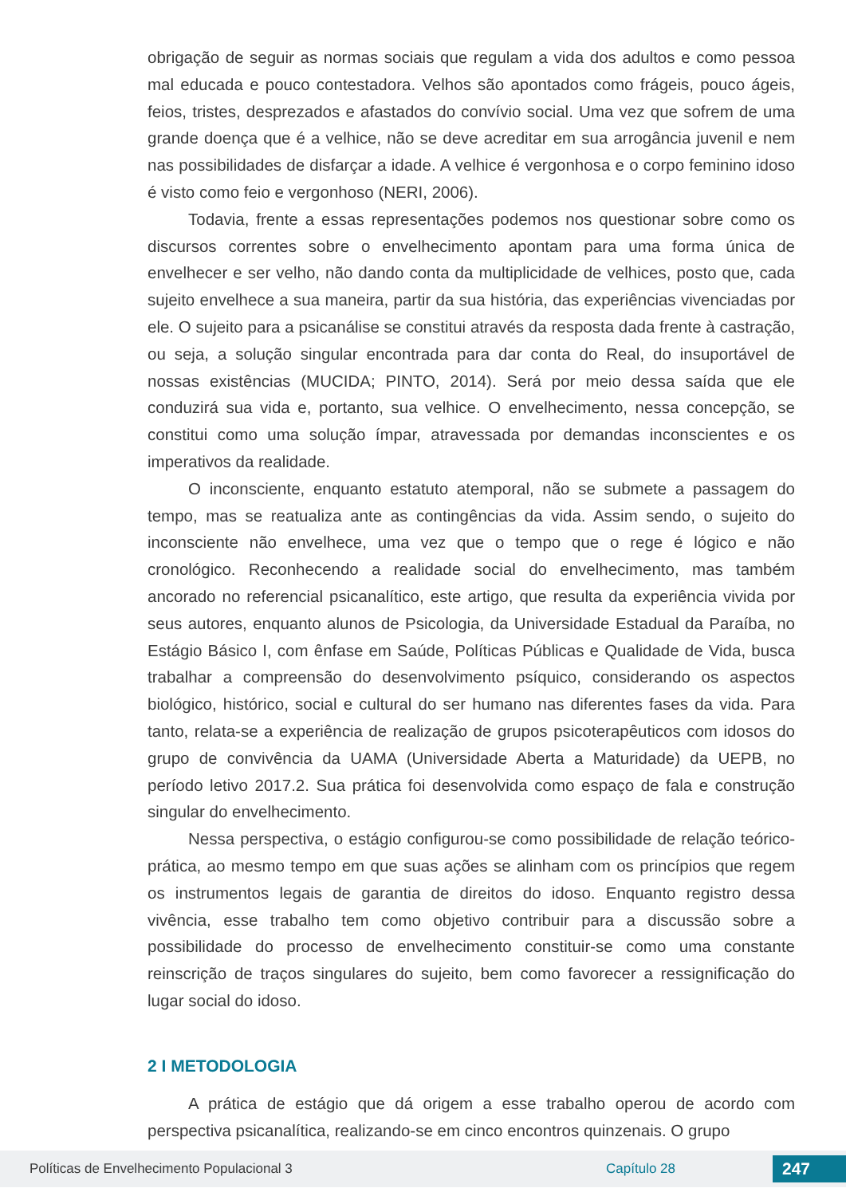obrigação de seguir as normas sociais que regulam a vida dos adultos e como pessoa mal educada e pouco contestadora. Velhos são apontados como frágeis, pouco ágeis, feios, tristes, desprezados e afastados do convívio social. Uma vez que sofrem de uma grande doença que é a velhice, não se deve acreditar em sua arrogância juvenil e nem nas possibilidades de disfarçar a idade. A velhice é vergonhosa e o corpo feminino idoso é visto como feio e vergonhoso (NERI, 2006).
Todavia, frente a essas representações podemos nos questionar sobre como os discursos correntes sobre o envelhecimento apontam para uma forma única de envelhecer e ser velho, não dando conta da multiplicidade de velhices, posto que, cada sujeito envelhece a sua maneira, partir da sua história, das experiências vivenciadas por ele. O sujeito para a psicanálise se constitui através da resposta dada frente à castração, ou seja, a solução singular encontrada para dar conta do Real, do insuportável de nossas existências (MUCIDA; PINTO, 2014). Será por meio dessa saída que ele conduzirá sua vida e, portanto, sua velhice. O envelhecimento, nessa concepção, se constitui como uma solução ímpar, atravessada por demandas inconscientes e os imperativos da realidade.
O inconsciente, enquanto estatuto atemporal, não se submete a passagem do tempo, mas se reatualiza ante as contingências da vida. Assim sendo, o sujeito do inconsciente não envelhece, uma vez que o tempo que o rege é lógico e não cronológico. Reconhecendo a realidade social do envelhecimento, mas também ancorado no referencial psicanalítico, este artigo, que resulta da experiência vivida por seus autores, enquanto alunos de Psicologia, da Universidade Estadual da Paraíba, no Estágio Básico I, com ênfase em Saúde, Políticas Públicas e Qualidade de Vida, busca trabalhar a compreensão do desenvolvimento psíquico, considerando os aspectos biológico, histórico, social e cultural do ser humano nas diferentes fases da vida. Para tanto, relata-se a experiência de realização de grupos psicoterapêuticos com idosos do grupo de convivência da UAMA (Universidade Aberta a Maturidade) da UEPB, no período letivo 2017.2. Sua prática foi desenvolvida como espaço de fala e construção singular do envelhecimento.
Nessa perspectiva, o estágio configurou-se como possibilidade de relação teórico-prática, ao mesmo tempo em que suas ações se alinham com os princípios que regem os instrumentos legais de garantia de direitos do idoso. Enquanto registro dessa vivência, esse trabalho tem como objetivo contribuir para a discussão sobre a possibilidade do processo de envelhecimento constituir-se como uma constante reinscrição de traços singulares do sujeito, bem como favorecer a ressignificação do lugar social do idoso.
2 I METODOLOGIA
A prática de estágio que dá origem a esse trabalho operou de acordo com perspectiva psicanalítica, realizando-se em cinco encontros quinzenais. O grupo
Políticas de Envelhecimento Populacional 3 Capítulo 28 247